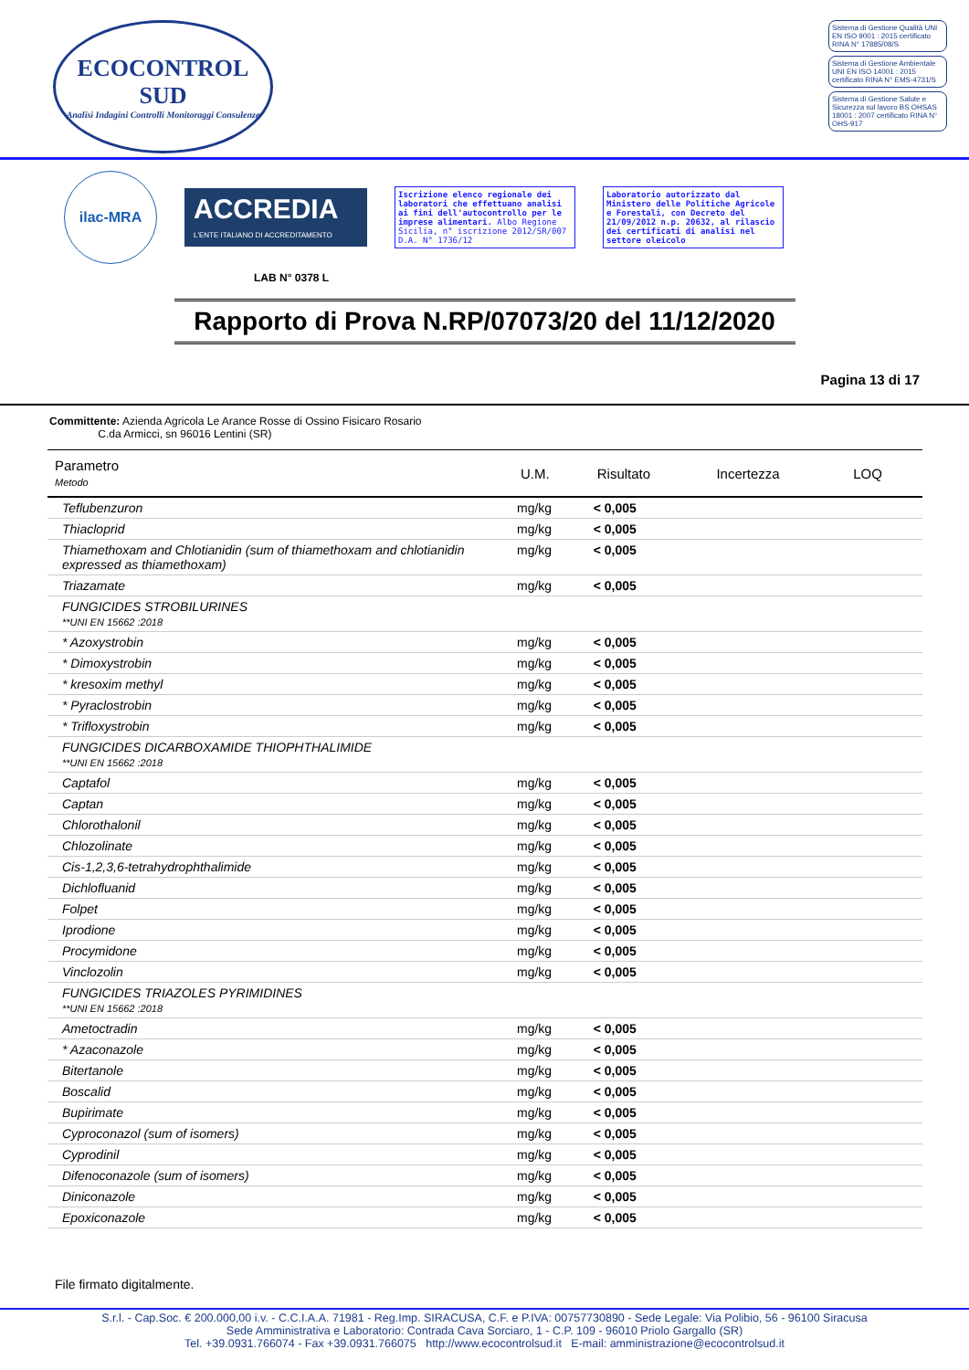ECOCONTROL SUD
Analisi Indagini Controlli Monitoraggi Consulenze
Sistema di Gestione Qualità UNI EN ISO 9001 : 2015 certificato RINA N° 17885/08/S
Sistema di Gestione Ambientale UNI EN ISO 14001 : 2015 certificato RINA N° EMS-4731/S
Sistema di Gestione Salute e Sicurezza sul lavoro BS OHSAS 18001 : 2007 certificato RINA N° OHS-917
ilac-MRA
ACCREDIA
L'ENTE ITALIANO DI ACCREDITAMENTO
Iscrizione elenco regionale dei laboratori che effettuano analisi ai fini dell'autocontrollo per le imprese alimentari. Albo Regione Sicilia, n° iscrizione 2012/SR/007 D.A. N° 1736/12
Laboratorio autorizzato dal Ministero delle Politiche Agricole e Forestali, con Decreto del 21/09/2012 n.p. 20632, al rilascio dei certificati di analisi nel settore oleicolo
LAB N° 0378 L
Rapporto di Prova N.RP/07073/20 del 11/12/2020
Pagina 13 di 17
Committente: Azienda Agricola Le Arance Rosse di Ossino Fisicaro Rosario
C.da Armicci, sn 96016 Lentini (SR)
| Parametro Metodo | U.M. | Risultato | Incertezza | LOQ |
| --- | --- | --- | --- | --- |
| Teflubenzuron | mg/kg | < 0,005 | | |
| Thiacloprid | mg/kg | < 0,005 | | |
| Thiamethoxam and Chlotianidin (sum of thiamethoxam and chlotianidin expressed as thiamethoxam) | mg/kg | < 0,005 | | |
| Triazamate | mg/kg | < 0,005 | | |
| FUNGICIDES STROBILURINES **UNI EN 15662 :2018 | | | | |
| * Azoxystrobin | mg/kg | < 0,005 | | |
| * Dimoxystrobin | mg/kg | < 0,005 | | |
| * kresoxim methyl | mg/kg | < 0,005 | | |
| * Pyraclostrobin | mg/kg | < 0,005 | | |
| * Trifloxystrobin | mg/kg | < 0,005 | | |
| FUNGICIDES DICARBOXAMIDE THIOPHTHALIMIDE **UNI EN 15662 :2018 | | | | |
| Captafol | mg/kg | < 0,005 | | |
| Captan | mg/kg | < 0,005 | | |
| Chlorothalonil | mg/kg | < 0,005 | | |
| Chlozolinate | mg/kg | < 0,005 | | |
| Cis-1,2,3,6-tetrahydrophthalimide | mg/kg | < 0,005 | | |
| Dichlofluanid | mg/kg | < 0,005 | | |
| Folpet | mg/kg | < 0,005 | | |
| Iprodione | mg/kg | < 0,005 | | |
| Procymidone | mg/kg | < 0,005 | | |
| Vinclozolin | mg/kg | < 0,005 | | |
| FUNGICIDES TRIAZOLES PYRIMIDINES **UNI EN 15662 :2018 | | | | |
| Ametoctradin | mg/kg | < 0,005 | | |
| * Azaconazole | mg/kg | < 0,005 | | |
| Bitertanole | mg/kg | < 0,005 | | |
| Boscalid | mg/kg | < 0,005 | | |
| Bupirimate | mg/kg | < 0,005 | | |
| Cyproconazol (sum of isomers) | mg/kg | < 0,005 | | |
| Cyprodinil | mg/kg | < 0,005 | | |
| Difenoconazole (sum of isomers) | mg/kg | < 0,005 | | |
| Diniconazole | mg/kg | < 0,005 | | |
| Epoxiconazole | mg/kg | < 0,005 | | |
File firmato digitalmente.
S.r.l. - Cap.Soc. € 200.000,00 i.v. - C.C.I.A.A. 71981 - Reg.Imp. SIRACUSA, C.F. e P.IVA: 00757730890 - Sede Legale: Via Polibio, 56 - 96100 Siracusa
Sede Amministrativa e Laboratorio: Contrada Cava Sorciaro, 1 - C.P. 109 - 96010 Priolo Gargallo (SR)
Tel. +39.0931.766074 - Fax +39.0931.766075 http://www.ecocontrolsud.it E-mail: amministrazione@ecocontrolsud.it